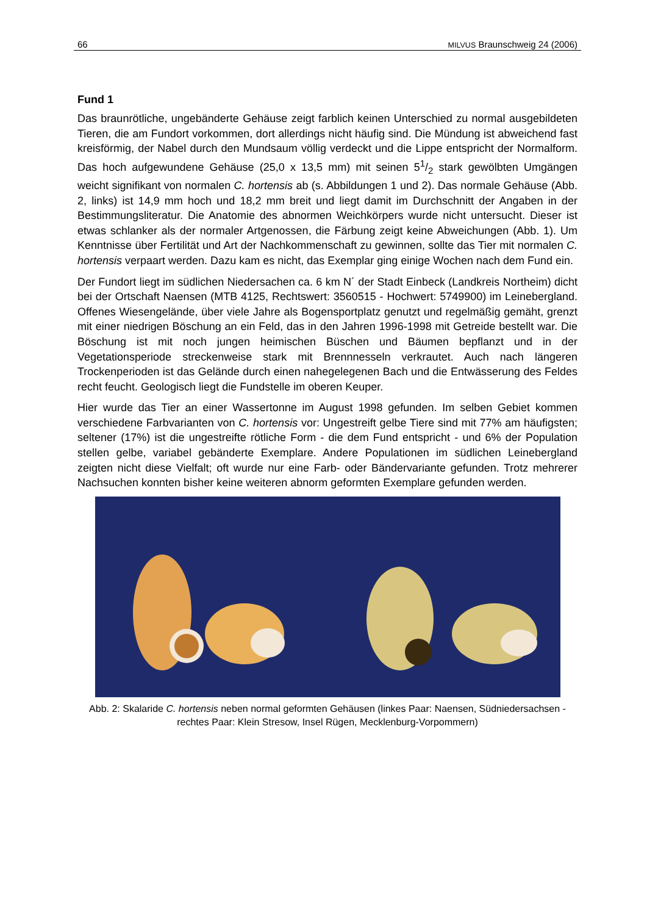66 MILVUS Braunschweig 24 (2006)
Fund 1
Das braunrötliche, ungebänderte Gehäuse zeigt farblich keinen Unterschied zu normal ausgebildeten Tieren, die am Fundort vorkommen, dort allerdings nicht häufig sind. Die Mündung ist abweichend fast kreisförmig, der Nabel durch den Mundsaum völlig verdeckt und die Lippe entspricht der Normalform. Das hoch aufgewundene Gehäuse (25,0 x 13,5 mm) mit seinen 51/2 stark gewölbten Umgängen weicht signifikant von normalen C. hortensis ab (s. Abbildungen 1 und 2). Das normale Gehäuse (Abb. 2, links) ist 14,9 mm hoch und 18,2 mm breit und liegt damit im Durchschnitt der Angaben in der Bestimmungsliteratur. Die Anatomie des abnormen Weichkörpers wurde nicht untersucht. Dieser ist etwas schlanker als der normaler Artgenossen, die Färbung zeigt keine Abweichungen (Abb. 1). Um Kenntnisse über Fertilität und Art der Nachkommenschaft zu gewinnen, sollte das Tier mit normalen C. hortensis verpaart werden. Dazu kam es nicht, das Exemplar ging einige Wochen nach dem Fund ein.
Der Fundort liegt im südlichen Niedersachen ca. 6 km N´ der Stadt Einbeck (Landkreis Northeim) dicht bei der Ortschaft Naensen (MTB 4125, Rechtswert: 3560515 - Hochwert: 5749900) im Leinebergland. Offenes Wiesengelände, über viele Jahre als Bogensportplatz genutzt und regelmäßig gemäht, grenzt mit einer niedrigen Böschung an ein Feld, das in den Jahren 1996-1998 mit Getreide bestellt war. Die Böschung ist mit noch jungen heimischen Büschen und Bäumen bepflanzt und in der Vegetationsperiode streckenweise stark mit Brennnesseln verkrautet. Auch nach längeren Trockenperioden ist das Gelände durch einen nahegelegenen Bach und die Entwässerung des Feldes recht feucht. Geologisch liegt die Fundstelle im oberen Keuper.
Hier wurde das Tier an einer Wassertonne im August 1998 gefunden. Im selben Gebiet kommen verschiedene Farbvarianten von C. hortensis vor: Ungestreift gelbe Tiere sind mit 77% am häufigsten; seltener (17%) ist die ungestreifte rötliche Form - die dem Fund entspricht - und 6% der Population stellen gelbe, variabel gebänderte Exemplare. Andere Populationen im südlichen Leinebergland zeigten nicht diese Vielfalt; oft wurde nur eine Farb- oder Bändervariante gefunden. Trotz mehrerer Nachsuchen konnten bisher keine weiteren abnorm geformten Exemplare gefunden werden.
Abb. 2: Skalaride C. hortensis neben normal geformten Gehäusen (linkes Paar: Naensen, Südniedersachsen - rechtes Paar: Klein Stresow, Insel Rügen, Mecklenburg-Vorpommern)